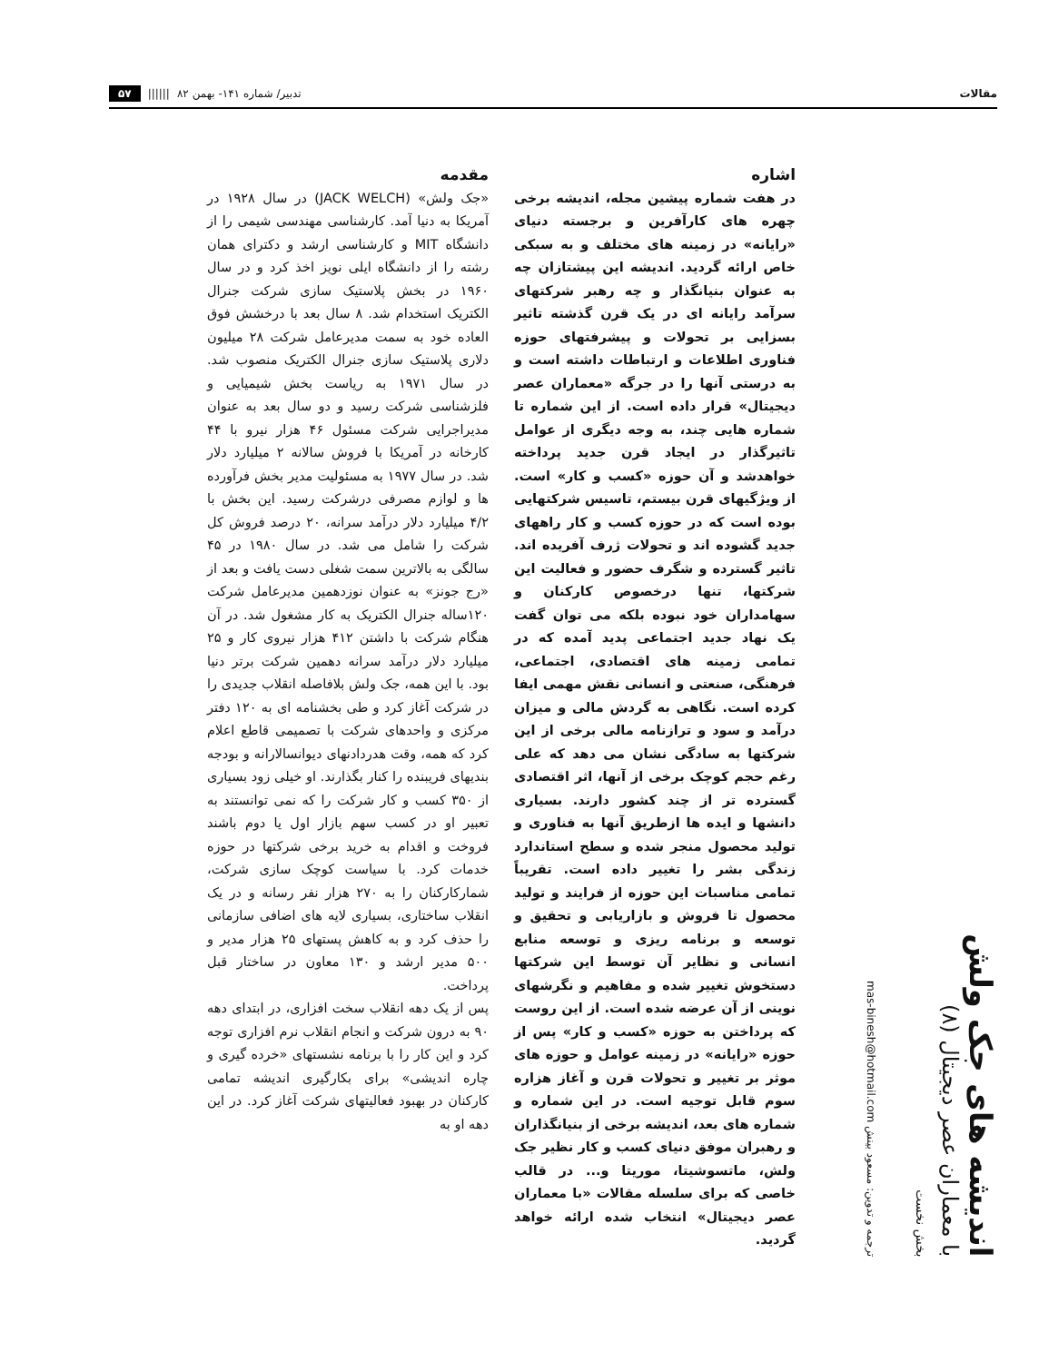مقالات تدبیر/ شماره ۱۴۱- بهمن ۸۲ |||||| ۵۷
اندیشه های جک ولش
با معماران عصر دیجیتال (۸)
بخش نخست
ترجمه و تدوین: مسعود بینش mas-binesh@hotmail.com
اشاره
در هفت شماره پیشین مجله، اندیشه برخی چهره های کارآفرین و برجسته دنیای «رایانه» در زمینه های مختلف و به سبکی خاص ارائه گردید. اندیشه این پیشتازان چه به عنوان بنیانگذار و چه رهبر شرکتهای سرآمد رایانه ای در یک قرن گذشته تاثیر بسزایی بر تحولات و پیشرفتهای حوزه فناوری اطلاعات و ارتباطات داشته است و به درستی آنها را در جرگه «معماران عصر دیجیتال» قرار داده است. از این شماره تا شماره هایی چند، به وجه دیگری از عوامل تاثیرگذار در ایجاد قرن جدید پرداخته خواهدشد و آن حوزه «کسب و کار» است. از ویژگیهای قرن بیستم، تاسیس شرکتهایی بوده است که در حوزه کسب و کار راههای جدید گشوده اند و تحولات ژرف آفریده اند. تاثیر گسترده و شگرف حضور و فعالیت این شرکتها، تنها درخصوص کارکنان و سهامداران خود نبوده بلکه می توان گفت یک نهاد جدید اجتماعی پدید آمده که در تمامی زمینه های اقتصادی، اجتماعی، فرهنگی، صنعتی و انسانی نقش مهمی ایفا کرده است. نگاهی به گردش مالی و میزان درآمد و سود و ترازنامه مالی برخی از این شرکتها به سادگی نشان می دهد که علی رغم حجم کوچک برخی از آنها، اثر اقتصادی گسترده تر از چند کشور دارند. بسیاری دانشها و ایده ها ازطریق آنها به فناوری و تولید محصول منجر شده و سطح استاندارد زندگی بشر را تغییر داده است. تقریباً تمامی مناسبات این حوزه از فرایند و تولید محصول تا فروش و بازاریابی و تحقیق و توسعه و برنامه ریزی و توسعه منابع انسانی و نظایر آن توسط این شرکتها دستخوش تغییر شده و مفاهیم و نگرشهای نوینی از آن عرضه شده است. از این روست که پرداختن به حوزه «کسب و کار» پس از حوزه «رایانه» در زمینه عوامل و حوزه های موثر بر تغییر و تحولات قرن و آغاز هزاره سوم قابل توجیه است. در این شماره و شماره های بعد، اندیشه برخی از بنیانگذاران و رهبران موفق دنیای کسب و کار نظیر جک ولش، ماتسوشیتا، موریتا و... در قالب خاصی که برای سلسله مقالات «با معماران عصر دیجیتال» انتخاب شده ارائه خواهد گردید.
مقدمه
«جک ولش» (JACK WELCH) در سال ۱۹۲۸ در آمریکا به دنیا آمد. کارشناسی مهندسی شیمی را از دانشگاه MIT و کارشناسی ارشد و دکترای همان رشته را از دانشگاه ایلی نویز اخذ کرد و در سال ۱۹۶۰ در بخش پلاستیک سازی شرکت جنرال الکتریک استخدام شد. ۸ سال بعد با درخشش فوق العاده خود به سمت مدیرعامل شرکت ۲۸ میلیون دلاری پلاستیک سازی جنرال الکتریک منصوب شد. در سال ۱۹۷۱ به ریاست بخش شیمیایی و فلزشناسی شرکت رسید و دو سال بعد به عنوان مدیراجرایی شرکت مسئول ۴۶ هزار نیرو با ۴۴ کارخانه در آمریکا با فروش سالانه ۲ میلیارد دلار شد. در سال ۱۹۷۷ به مسئولیت مدیر بخش فرآورده ها و لوازم مصرفی درشرکت رسید. این بخش با ۴/۲ میلیارد دلار درآمد سرانه، ۲۰ درصد فروش کل شرکت را شامل می شد. در سال ۱۹۸۰ در ۴۵ سالگی به بالاترین سمت شغلی دست یافت و بعد از «رج جونز» به عنوان نوزدهمین مدیرعامل شرکت ۱۲۰ساله جنرال الکتریک به کار مشغول شد. در آن هنگام شرکت با داشتن ۴۱۲ هزار نیروی کار و ۲۵ میلیارد دلار درآمد سرانه دهمین شرکت برتر دنیا بود. با این همه، جک ولش بلافاصله انقلاب جدیدی را در شرکت آغاز کرد و طی بخشنامه ای به ۱۲۰ دفتر مرکزی و واحدهای شرکت با تصمیمی قاطع اعلام کرد که همه، وقت هدردادنهای دیوانسالارانه و بودجه بندیهای فریبنده را کنار بگذارند. او خیلی زود بسیاری از ۳۵۰ کسب و کار شرکت را که نمی توانستند به تعبیر او در کسب سهم بازار اول یا دوم باشند فروخت و اقدام به خرید برخی شرکتها در حوزه خدمات کرد. با سیاست کوچک سازی شرکت، شمارکارکنان را به ۲۷۰ هزار نفر رسانه و در یک انقلاب ساختاری، بسیاری لایه های اضافی سازمانی را حذف کرد و به کاهش پستهای ۲۵ هزار مدیر و ۵۰۰ مدیر ارشد و ۱۳۰ معاون در ساختار قبل پرداخت.
پس از یک دهه انقلاب سخت افزاری، در ابتدای دهه ۹۰ به درون شرکت و انجام انقلاب نرم افزاری توجه کرد و این کار را با برنامه نشستهای «خرده گیری و چاره اندیشی» برای بکارگیری اندیشه تمامی کارکنان در بهبود فعالیتهای شرکت آغاز کرد. در این دهه او به